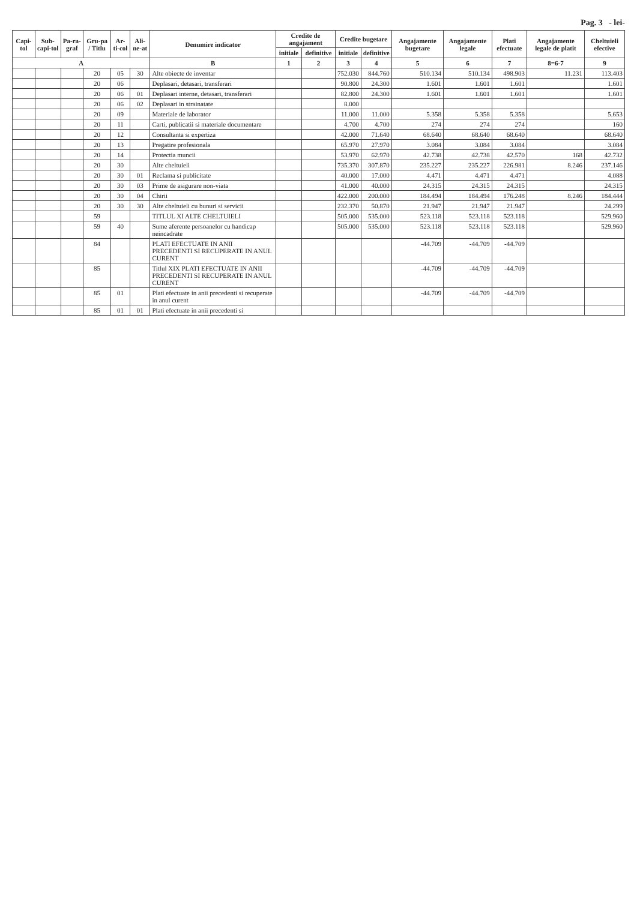Pag. 3 - lei-
| Capi-tol | Sub-capi-tol | Pa-ra-graf | Gru-pa / Titlu | Ar-ti-col | Ali-ne-at | Denumire indicator | Credite de angajament | | Credite bugetare | | Angajamente bugetare | Angajamente legale | Plati efectuate | Angajamente legale de platit | Cheltuieli efective |
| --- | --- | --- | --- | --- | --- | --- | --- | --- | --- | --- | --- | --- | --- | --- | --- |
| | | | | | | | initiale | definitive | initiale | definitive | | | | | |
| A | | | | | | B | 1 | 2 | 3 | 4 | 5 | 6 | 7 | 8=6-7 | 9 |
| | | | 20 | 05 | 30 | Alte obiecte de inventar | | | 752.030 | 844.760 | 510.134 | 510.134 | 498.903 | 11.231 | 113.403 |
| | | | 20 | 06 | | Deplasari, detasari, transferari | | | 90.800 | 24.300 | 1.601 | 1.601 | 1.601 | | 1.601 |
| | | | 20 | 06 | 01 | Deplasari interne, detasari, transferari | | | 82.800 | 24.300 | 1.601 | 1.601 | 1.601 | | 1.601 |
| | | | 20 | 06 | 02 | Deplasari in strainatate | | | 8.000 | | | | | | |
| | | | 20 | 09 | | Materiale de laborator | | | 11.000 | 11.000 | 5.358 | 5.358 | 5.358 | | 5.653 |
| | | | 20 | 11 | | Carti, publicatii si materiale documentare | | | 4.700 | 4.700 | 274 | 274 | 274 | | 160 |
| | | | 20 | 12 | | Consultanta si expertiza | | | 42.000 | 71.640 | 68.640 | 68.640 | 68.640 | | 68.640 |
| | | | 20 | 13 | | Pregatire profesionala | | | 65.970 | 27.970 | 3.084 | 3.084 | 3.084 | | 3.084 |
| | | | 20 | 14 | | Protectia muncii | | | 53.970 | 62.970 | 42.738 | 42.738 | 42.570 | 168 | 42.732 |
| | | | 20 | 30 | | Alte cheltuieli | | | 735.370 | 307.870 | 235.227 | 235.227 | 226.981 | 8.246 | 237.146 |
| | | | 20 | 30 | 01 | Reclama si publicitate | | | 40.000 | 17.000 | 4.471 | 4.471 | 4.471 | | 4.088 |
| | | | 20 | 30 | 03 | Prime de asigurare non-viata | | | 41.000 | 40.000 | 24.315 | 24.315 | 24.315 | | 24.315 |
| | | | 20 | 30 | 04 | Chirii | | | 422.000 | 200.000 | 184.494 | 184.494 | 176.248 | 8.246 | 184.444 |
| | | | 20 | 30 | 30 | Alte cheltuieli cu bunuri si servicii | | | 232.370 | 50.870 | 21.947 | 21.947 | 21.947 | | 24.299 |
| | | | 59 | | | TITLUL XI ALTE CHELTUIELI | | | 505.000 | 535.000 | 523.118 | 523.118 | 523.118 | | 529.960 |
| | | | 59 | 40 | | Sume aferente persoanelor cu handicap neincadrate | | | 505.000 | 535.000 | 523.118 | 523.118 | 523.118 | | 529.960 |
| | | | 84 | | | PLATI EFECTUATE IN ANII PRECEDENTI SI RECUPERATE IN ANUL CURENT | | | | | -44.709 | -44.709 | -44.709 | | |
| | | | 85 | | | Titlul XIX PLATI EFECTUATE IN ANII PRECEDENTI SI RECUPERATE IN ANUL CURENT | | | | | -44.709 | -44.709 | -44.709 | | |
| | | | 85 | 01 | | Plati efectuate in anii precedenti si recuperate in anul curent | | | | | -44.709 | -44.709 | -44.709 | | |
| | | | 85 | 01 | 01 | Plati efectuate in anii precedenti si | | | | | | | | | |